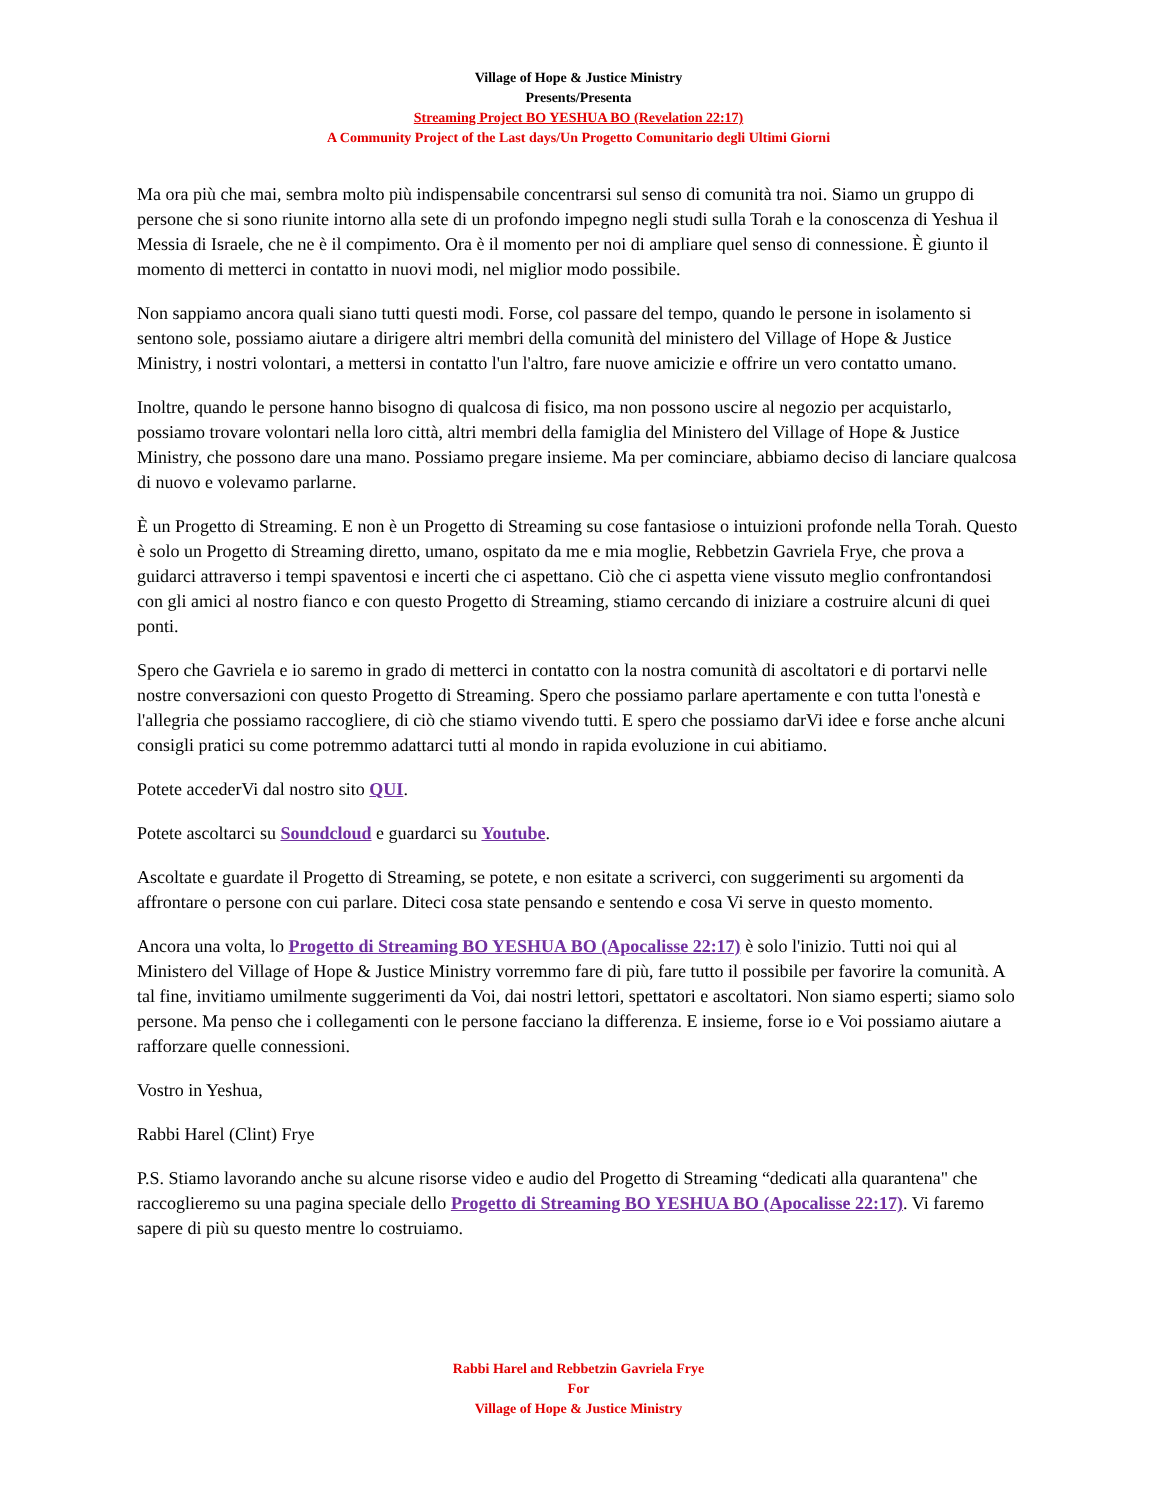Village of Hope & Justice Ministry
Presents/Presenta
Streaming Project BO YESHUA BO (Revelation 22:17)
A Community Project of the Last days/Un Progetto Comunitario degli Ultimi Giorni
Ma ora più che mai, sembra molto più indispensabile concentrarsi sul senso di comunità tra noi. Siamo un gruppo di persone che si sono riunite intorno alla sete di un profondo impegno negli studi sulla Torah e la conoscenza di Yeshua il Messia di Israele, che ne è il compimento. Ora è il momento per noi di ampliare quel senso di connessione. È giunto il momento di metterci in contatto in nuovi modi, nel miglior modo possibile.
Non sappiamo ancora quali siano tutti questi modi. Forse, col passare del tempo, quando le persone in isolamento si sentono sole, possiamo aiutare a dirigere altri membri della comunità del ministero del Village of Hope & Justice Ministry, i nostri volontari, a mettersi in contatto l'un l'altro, fare nuove amicizie e offrire un vero contatto umano.
Inoltre, quando le persone hanno bisogno di qualcosa di fisico, ma non possono uscire al negozio per acquistarlo, possiamo trovare volontari nella loro città, altri membri della famiglia del Ministero del Village of Hope & Justice Ministry, che possono dare una mano. Possiamo pregare insieme. Ma per cominciare, abbiamo deciso di lanciare qualcosa di nuovo e volevamo parlarne.
È un Progetto di Streaming. E non è un Progetto di Streaming su cose fantasiose o intuizioni profonde nella Torah. Questo è solo un Progetto di Streaming diretto, umano, ospitato da me e mia moglie, Rebbetzin Gavriela Frye, che prova a guidarci attraverso i tempi spaventosi e incerti che ci aspettano. Ciò che ci aspetta viene vissuto meglio confrontandosi con gli amici al nostro fianco e con questo Progetto di Streaming, stiamo cercando di iniziare a costruire alcuni di quei ponti.
Spero che Gavriela e io saremo in grado di metterci in contatto con la nostra comunità di ascoltatori e di portarvi nelle nostre conversazioni con questo Progetto di Streaming. Spero che possiamo parlare apertamente e con tutta l'onestà e l'allegria che possiamo raccogliere, di ciò che stiamo vivendo tutti. E spero che possiamo darVi idee e forse anche alcuni consigli pratici su come potremmo adattarci tutti al mondo in rapida evoluzione in cui abitiamo.
Potete accederVi dal nostro sito QUI.
Potete ascoltarci su Soundcloud e guardarci su Youtube.
Ascoltate e guardate il Progetto di Streaming, se potete, e non esitate a scriverci, con suggerimenti su argomenti da affrontare o persone con cui parlare. Diteci cosa state pensando e sentendo e cosa Vi serve in questo momento.
Ancora una volta, lo Progetto di Streaming BO YESHUA BO (Apocalisse 22:17) è solo l'inizio. Tutti noi qui al Ministero del Village of Hope & Justice Ministry vorremmo fare di più, fare tutto il possibile per favorire la comunità. A tal fine, invitiamo umilmente suggerimenti da Voi, dai nostri lettori, spettatori e ascoltatori. Non siamo esperti; siamo solo persone. Ma penso che i collegamenti con le persone facciano la differenza. E insieme, forse io e Voi possiamo aiutare a rafforzare quelle connessioni.
Vostro in Yeshua,
Rabbi Harel (Clint) Frye
P.S. Stiamo lavorando anche su alcune risorse video e audio del Progetto di Streaming “dedicati alla quarantena" che raccoglieremo su una pagina speciale dello Progetto di Streaming BO YESHUA BO (Apocalisse 22:17). Vi faremo sapere di più su questo mentre lo costruiamo.
Rabbi Harel and Rebbetzin Gavriela Frye
For
Village of Hope & Justice Ministry